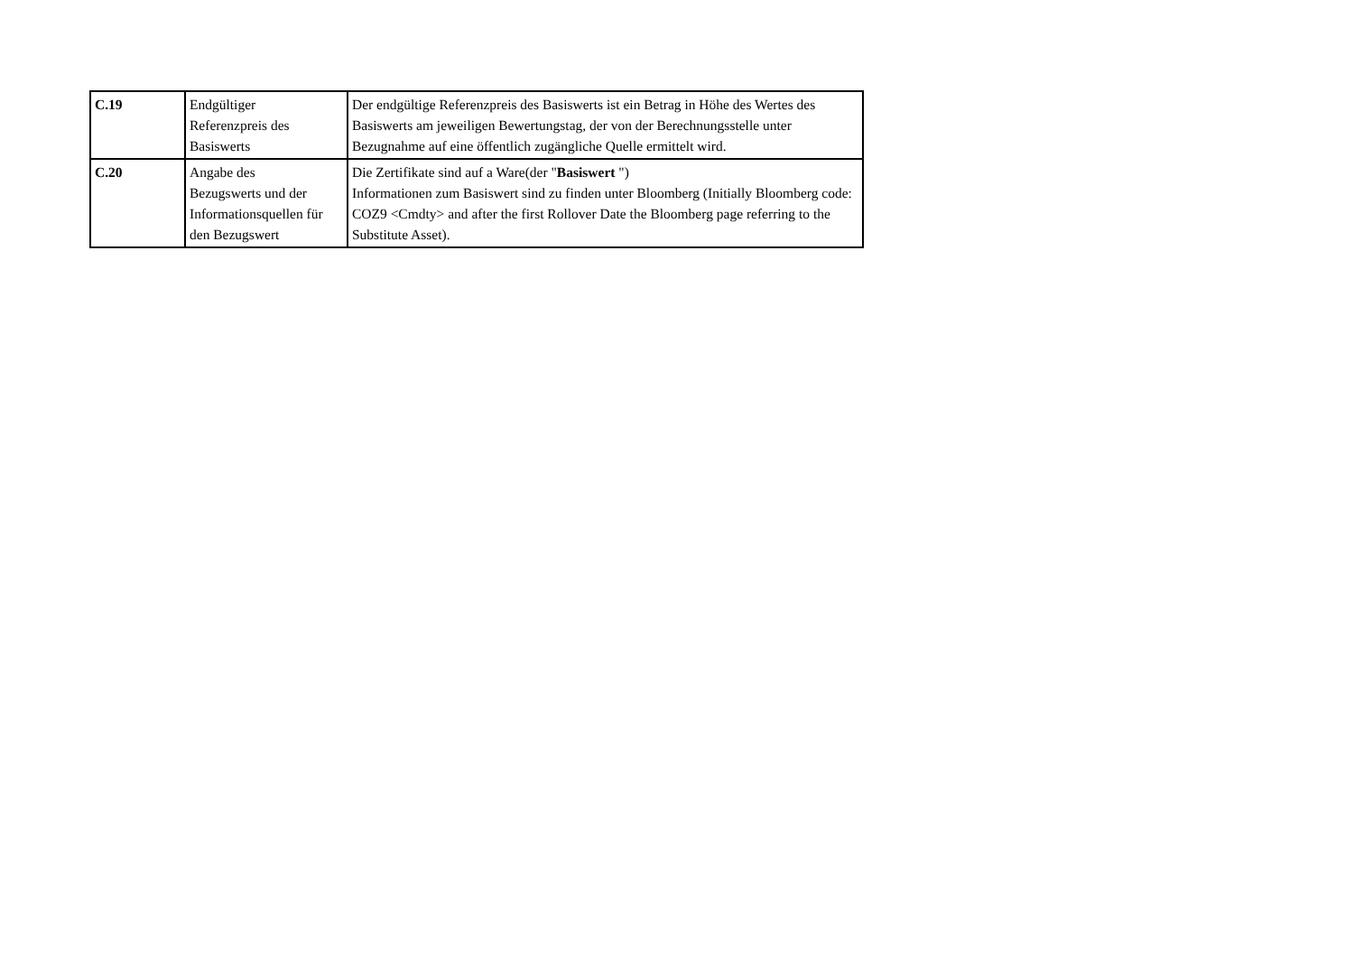| C.19 | Endgültiger Referenzpreis des Basiswerts | Der endgültige Referenzpreis des Basiswerts ist ein Betrag in Höhe des Wertes des Basiswerts am jeweiligen Bewertungstag, der von der Berechnungsstelle unter Bezugnahme auf eine öffentlich zugängliche Quelle ermittelt wird. |
| C.20 | Angabe des Bezugswerts und der Informationsquellen für den Bezugswert | Die Zertifikate sind auf a Ware(der " Basiswert ") Informationen zum Basiswert sind zu finden unter Bloomberg (Initially Bloomberg code: COZ9 <Cmdty> and after the first Rollover Date the Bloomberg page referring to the Substitute Asset). |